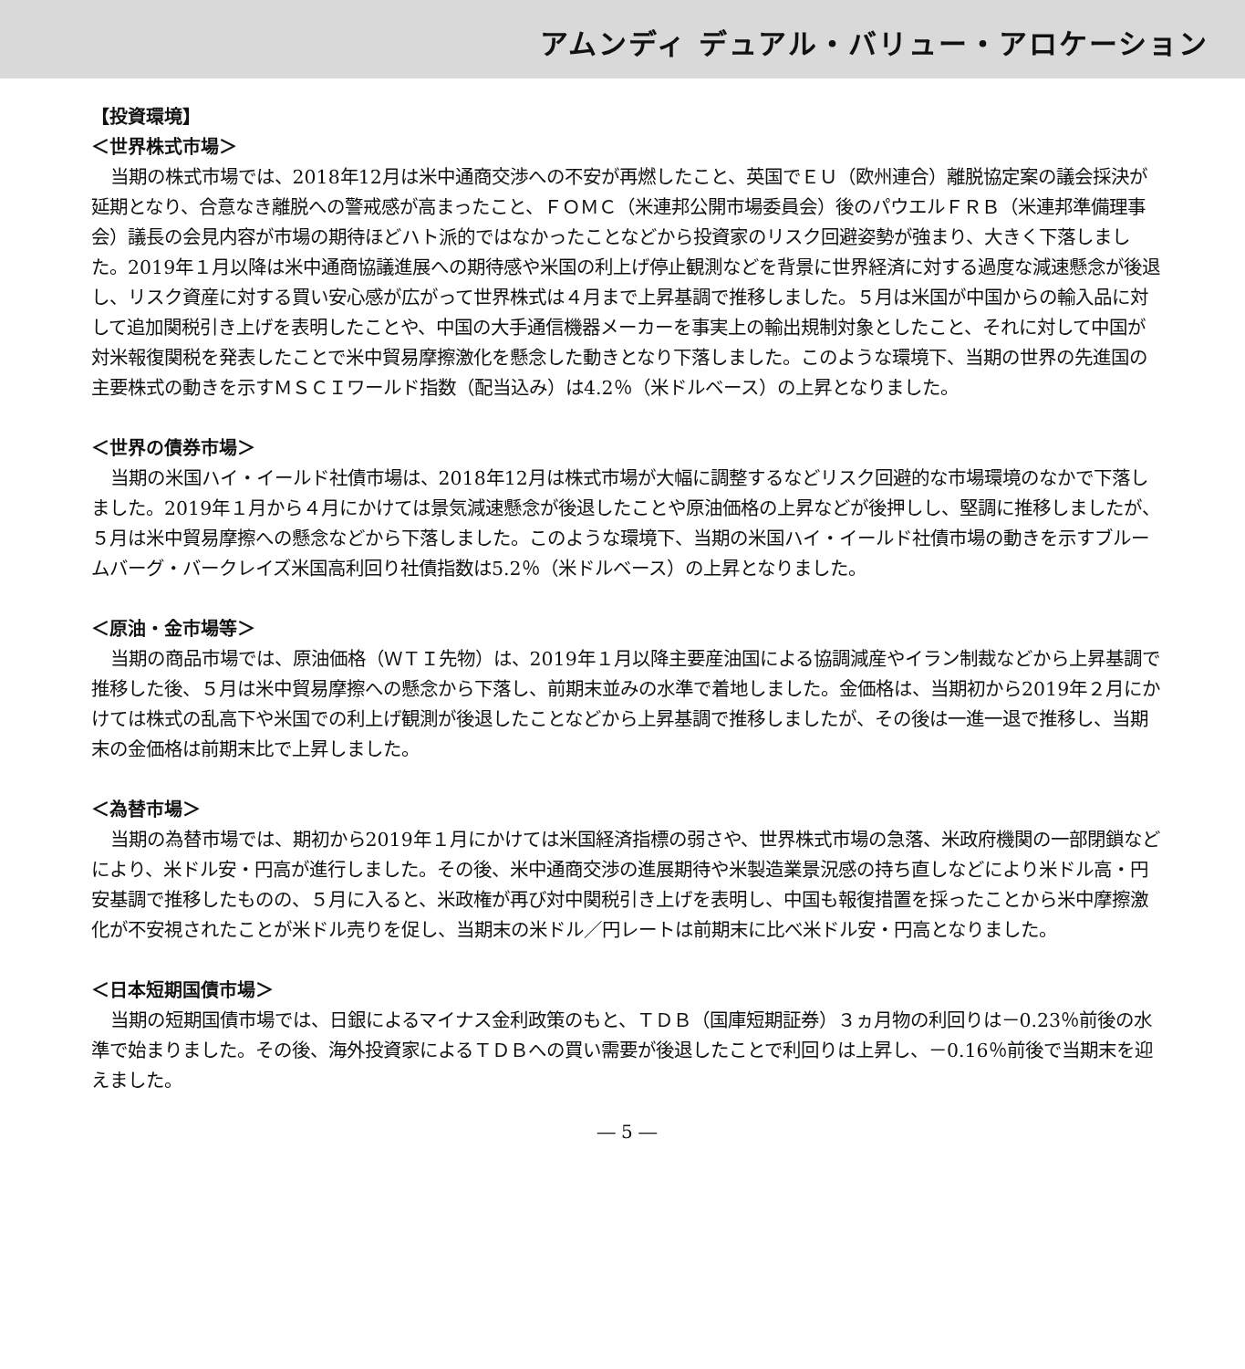アムンディ デュアル・バリュー・アロケーション
【投資環境】
＜世界株式市場＞
当期の株式市場では、2018年12月は米中通商交渉への不安が再燃したこと、英国でＥＵ（欧州連合）離脱協定案の議会採決が延期となり、合意なき離脱への警戒感が高まったこと、ＦＯＭＣ（米連邦公開市場委員会）後のパウエルＦＲＢ（米連邦準備理事会）議長の会見内容が市場の期待ほどハト派的ではなかったことなどから投資家のリスク回避姿勢が強まり、大きく下落しました。2019年１月以降は米中通商協議進展への期待感や米国の利上げ停止観測などを背景に世界経済に対する過度な減速懸念が後退し、リスク資産に対する買い安心感が広がって世界株式は４月まで上昇基調で推移しました。５月は米国が中国からの輸入品に対して追加関税引き上げを表明したことや、中国の大手通信機器メーカーを事実上の輸出規制対象としたこと、それに対して中国が対米報復関税を発表したことで米中貿易摩擦激化を懸念した動きとなり下落しました。このような環境下、当期の世界の先進国の主要株式の動きを示すＭＳＣＩワールド指数（配当込み）は4.2％（米ドルベース）の上昇となりました。
＜世界の債券市場＞
当期の米国ハイ・イールド社債市場は、2018年12月は株式市場が大幅に調整するなどリスク回避的な市場環境のなかで下落しました。2019年１月から４月にかけては景気減速懸念が後退したことや原油価格の上昇などが後押しし、堅調に推移しましたが、５月は米中貿易摩擦への懸念などから下落しました。このような環境下、当期の米国ハイ・イールド社債市場の動きを示すブルームバーグ・バークレイズ米国高利回り社債指数は5.2％（米ドルベース）の上昇となりました。
＜原油・金市場等＞
当期の商品市場では、原油価格（ＷＴＩ先物）は、2019年１月以降主要産油国による協調減産やイラン制裁などから上昇基調で推移した後、５月は米中貿易摩擦への懸念から下落し、前期末並みの水準で着地しました。金価格は、当期初から2019年２月にかけては株式の乱高下や米国での利上げ観測が後退したことなどから上昇基調で推移しましたが、その後は一進一退で推移し、当期末の金価格は前期末比で上昇しました。
＜為替市場＞
当期の為替市場では、期初から2019年１月にかけては米国経済指標の弱さや、世界株式市場の急落、米政府機関の一部閉鎖などにより、米ドル安・円高が進行しました。その後、米中通商交渉の進展期待や米製造業景況感の持ち直しなどにより米ドル高・円安基調で推移したものの、５月に入ると、米政権が再び対中関税引き上げを表明し、中国も報復措置を採ったことから米中摩擦激化が不安視されたことが米ドル売りを促し、当期末の米ドル／円レートは前期末に比べ米ドル安・円高となりました。
＜日本短期国債市場＞
当期の短期国債市場では、日銀によるマイナス金利政策のもと、ＴＤＢ（国庫短期証券）３ヵ月物の利回りは－0.23％前後の水準で始まりました。その後、海外投資家によるＴＤＢへの買い需要が後退したことで利回りは上昇し、－0.16％前後で当期末を迎えました。
― 5 ―